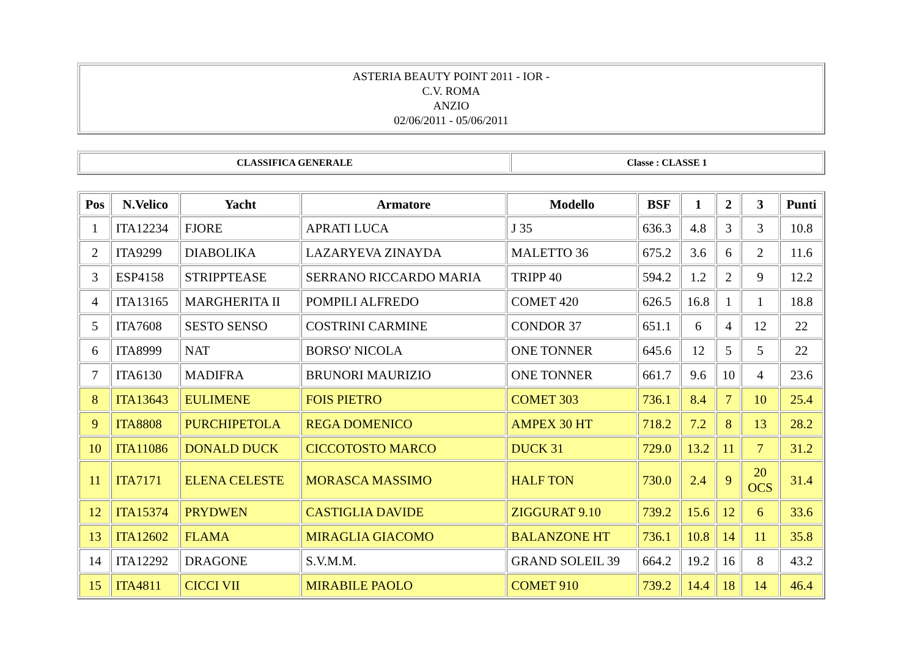| ASTERIA BEAUTY POINT 2011 - IOR - C.V. ROMA ANZIO 02/06/2011 - 05/06/2011 |
| CLASSIFICA GENERALE | Classe : CLASSE 1 |
| Pos | N.Velico | Yacht | Armatore | Modello | BSF | 1 | 2 | 3 | Punti |
| --- | --- | --- | --- | --- | --- | --- | --- | --- | --- |
| 1 | ITA12234 | FJORE | APRATI LUCA | J 35 | 636.3 | 4.8 | 3 | 3 | 10.8 |
| 2 | ITA9299 | DIABOLIKA | LAZARYEVA ZINAYDA | MALETTO 36 | 675.2 | 3.6 | 6 | 2 | 11.6 |
| 3 | ESP4158 | STRIPPTEASE | SERRANO RICCARDO MARIA | TRIPP 40 | 594.2 | 1.2 | 2 | 9 | 12.2 |
| 4 | ITA13165 | MARGHERITA II | POMPILI ALFREDO | COMET 420 | 626.5 | 16.8 | 1 | 1 | 18.8 |
| 5 | ITA7608 | SESTO SENSO | COSTRINI CARMINE | CONDOR 37 | 651.1 | 6 | 4 | 12 | 22 |
| 6 | ITA8999 | NAT | BORSO' NICOLA | ONE TONNER | 645.6 | 12 | 5 | 5 | 22 |
| 7 | ITA6130 | MADIFRA | BRUNORI MAURIZIO | ONE TONNER | 661.7 | 9.6 | 10 | 4 | 23.6 |
| 8 | ITA13643 | EULIMENE | FOIS PIETRO | COMET 303 | 736.1 | 8.4 | 7 | 10 | 25.4 |
| 9 | ITA8808 | PURCHIPETOLA | REGA DOMENICO | AMPEX 30 HT | 718.2 | 7.2 | 8 | 13 | 28.2 |
| 10 | ITA11086 | DONALD DUCK | CICCOTOSTO MARCO | DUCK 31 | 729.0 | 13.2 | 11 | 7 | 31.2 |
| 11 | ITA7171 | ELENA CELESTE | MORASCA MASSIMO | HALF TON | 730.0 | 2.4 | 9 | 20 OCS | 31.4 |
| 12 | ITA15374 | PRYDWEN | CASTIGLIA DAVIDE | ZIGGURAT 9.10 | 739.2 | 15.6 | 12 | 6 | 33.6 |
| 13 | ITA12602 | FLAMA | MIRAGLIA GIACOMO | BALANZONE HT | 736.1 | 10.8 | 14 | 11 | 35.8 |
| 14 | ITA12292 | DRAGONE | S.V.M.M. | GRAND SOLEIL 39 | 664.2 | 19.2 | 16 | 8 | 43.2 |
| 15 | ITA4811 | CICCI VII | MIRABILE PAOLO | COMET 910 | 739.2 | 14.4 | 18 | 14 | 46.4 |